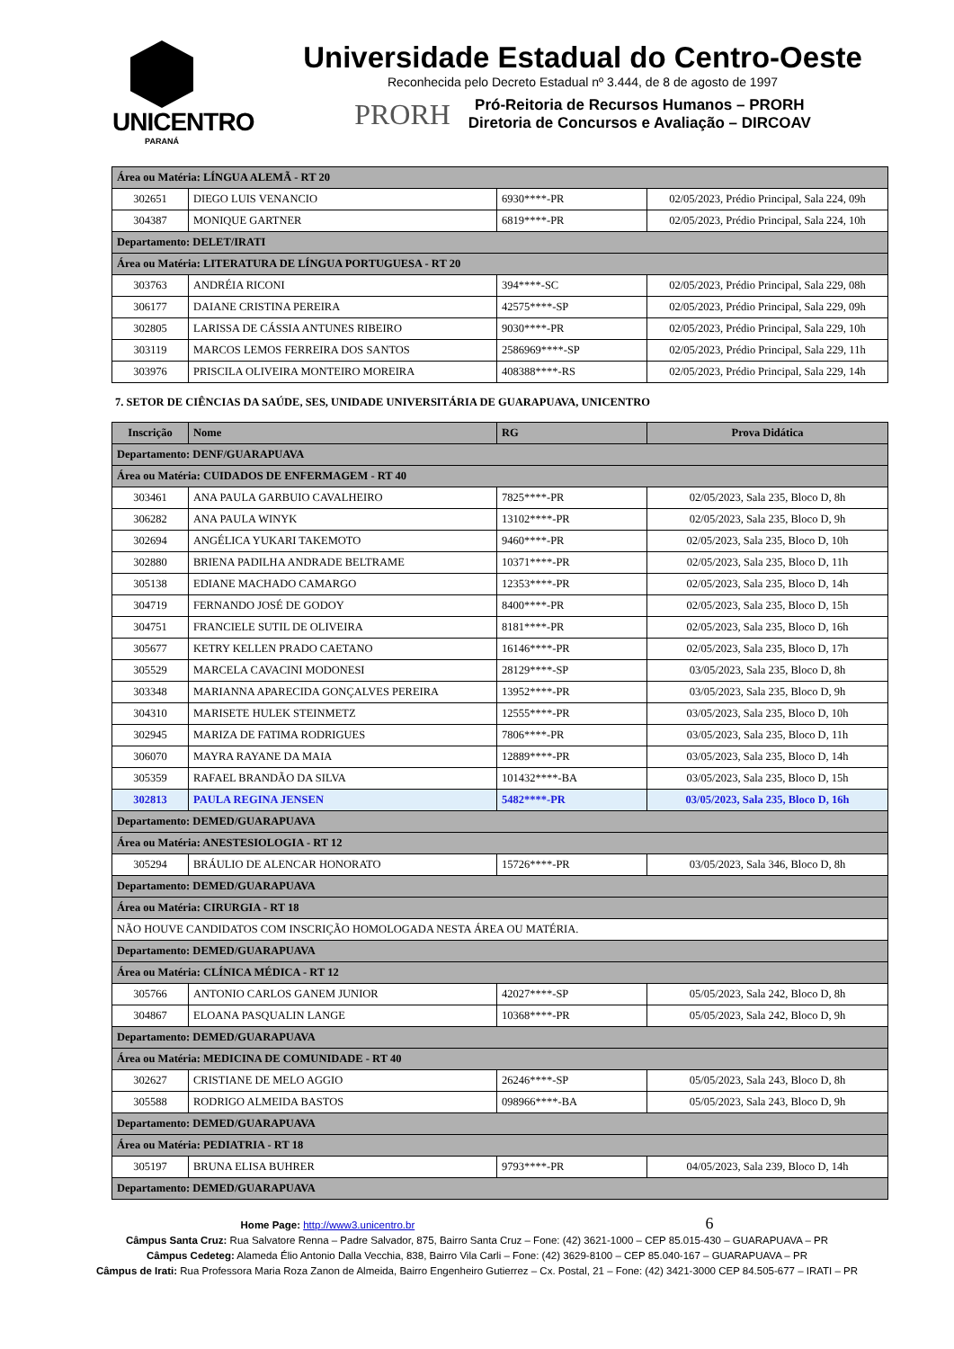UNICENTRO
PARANÁ
Universidade Estadual do Centro-Oeste
Reconhecida pelo Decreto Estadual nº 3.444, de 8 de agosto de 1997
PRORH
Pró-Reitoria de Recursos Humanos – PRORH
Diretoria de Concursos e Avaliação – DIRCOAV
| Área ou Matéria: LÍNGUA ALEMÃ - RT 20 | | | |
| 302651 | DIEGO LUIS VENANCIO | 6930****-PR | 02/05/2023, Prédio Principal, Sala 224, 09h |
| 304387 | MONIQUE GARTNER | 6819****-PR | 02/05/2023, Prédio Principal, Sala 224, 10h |
| Departamento: DELET/IRATI | | | |
| Área ou Matéria: LITERATURA DE LÍNGUA PORTUGUESA - RT 20 | | | |
| 303763 | ANDRÉIA RICONI | 394****-SC | 02/05/2023, Prédio Principal, Sala 229, 08h |
| 306177 | DAIANE CRISTINA PEREIRA | 42575****-SP | 02/05/2023, Prédio Principal, Sala 229, 09h |
| 302805 | LARISSA DE CÁSSIA ANTUNES RIBEIRO | 9030****-PR | 02/05/2023, Prédio Principal, Sala 229, 10h |
| 303119 | MARCOS LEMOS FERREIRA DOS SANTOS | 2586969****-SP | 02/05/2023, Prédio Principal, Sala 229, 11h |
| 303976 | PRISCILA OLIVEIRA MONTEIRO MOREIRA | 408388****-RS | 02/05/2023, Prédio Principal, Sala 229, 14h |
7. SETOR DE CIÊNCIAS DA SAÚDE, SES, UNIDADE UNIVERSITÁRIA DE GUARAPUAVA, UNICENTRO
| Inscrição | Nome | RG | Prova Didática |
| --- | --- | --- | --- |
| Departamento: DENF/GUARAPUAVA | | | |
| Área ou Matéria: CUIDADOS DE ENFERMAGEM - RT 40 | | | |
| 303461 | ANA PAULA GARBUIO CAVALHEIRO | 7825****-PR | 02/05/2023, Sala 235, Bloco D, 8h |
| 306282 | ANA PAULA WINYK | 13102****-PR | 02/05/2023, Sala 235, Bloco D, 9h |
| 302694 | ANGÉLICA YUKARI TAKEMOTO | 9460****-PR | 02/05/2023, Sala 235, Bloco D, 10h |
| 302880 | BRIENA PADILHA ANDRADE BELTRAME | 10371****-PR | 02/05/2023, Sala 235, Bloco D, 11h |
| 305138 | EDIANE MACHADO CAMARGO | 12353****-PR | 02/05/2023, Sala 235, Bloco D, 14h |
| 304719 | FERNANDO JOSÉ DE GODOY | 8400****-PR | 02/05/2023, Sala 235, Bloco D, 15h |
| 304751 | FRANCIELE SUTIL DE OLIVEIRA | 8181****-PR | 02/05/2023, Sala 235, Bloco D, 16h |
| 305677 | KETRY KELLEN PRADO CAETANO | 16146****-PR | 02/05/2023, Sala 235, Bloco D, 17h |
| 305529 | MARCELA CAVACINI MODONESI | 28129****-SP | 03/05/2023, Sala 235, Bloco D, 8h |
| 303348 | MARIANNA APARECIDA GONÇALVES PEREIRA | 13952****-PR | 03/05/2023, Sala 235, Bloco D, 9h |
| 304310 | MARISETE HULEK STEINMETZ | 12555****-PR | 03/05/2023, Sala 235, Bloco D, 10h |
| 302945 | MARIZA DE FATIMA RODRIGUES | 7806****-PR | 03/05/2023, Sala 235, Bloco D, 11h |
| 306070 | MAYRA RAYANE DA MAIA | 12889****-PR | 03/05/2023, Sala 235, Bloco D, 14h |
| 305359 | RAFAEL BRANDÃO DA SILVA | 101432****-BA | 03/05/2023, Sala 235, Bloco D, 15h |
| 302813 | PAULA REGINA JENSEN | 5482****-PR | 03/05/2023, Sala 235, Bloco D, 16h |
| Departamento: DEMED/GUARAPUAVA | | | |
| Área ou Matéria: ANESTESIOLOGIA - RT 12 | | | |
| 305294 | BRÁULIO DE ALENCAR HONORATO | 15726****-PR | 03/05/2023, Sala 346, Bloco D, 8h |
| Departamento: DEMED/GUARAPUAVA | | | |
| Área ou Matéria: CIRURGIA - RT 18 | | | |
| NÃO HOUVE CANDIDATOS COM INSCRIÇÃO HOMOLOGADA NESTA ÁREA OU MATÉRIA. | | | |
| Departamento: DEMED/GUARAPUAVA | | | |
| Área ou Matéria: CLÍNICA MÉDICA - RT 12 | | | |
| 305766 | ANTONIO CARLOS GANEM JUNIOR | 42027****-SP | 05/05/2023, Sala 242, Bloco D, 8h |
| 304867 | ELOANA PASQUALIN LANGE | 10368****-PR | 05/05/2023, Sala 242, Bloco D, 9h |
| Departamento: DEMED/GUARAPUAVA | | | |
| Área ou Matéria: MEDICINA DE COMUNIDADE - RT 40 | | | |
| 302627 | CRISTIANE DE MELO AGGIO | 26246****-SP | 05/05/2023, Sala 243, Bloco D, 8h |
| 305588 | RODRIGO ALMEIDA BASTOS | 098966****-BA | 05/05/2023, Sala 243, Bloco D, 9h |
| Departamento: DEMED/GUARAPUAVA | | | |
| Área ou Matéria: PEDIATRIA - RT 18 | | | |
| 305197 | BRUNA ELISA BUHRER | 9793****-PR | 04/05/2023, Sala 239, Bloco D, 14h |
| Departamento: DEMED/GUARAPUAVA | | | |
Home Page: http://www3.unicentro.br 6
Câmpus Santa Cruz: Rua Salvatore Renna – Padre Salvador, 875, Bairro Santa Cruz – Fone: (42) 3621-1000 – CEP 85.015-430 – GUARAPUAVA – PR
Câmpus Cedeteg: Alameda Élio Antonio Dalla Vecchia, 838, Bairro Vila Carli – Fone: (42) 3629-8100 – CEP 85.040-167 – GUARAPUAVA – PR
Câmpus de Irati: Rua Professora Maria Roza Zanon de Almeida, Bairro Engenheiro Gutierrez – Cx. Postal, 21 – Fone: (42) 3421-3000 CEP 84.505-677 – IRATI – PR